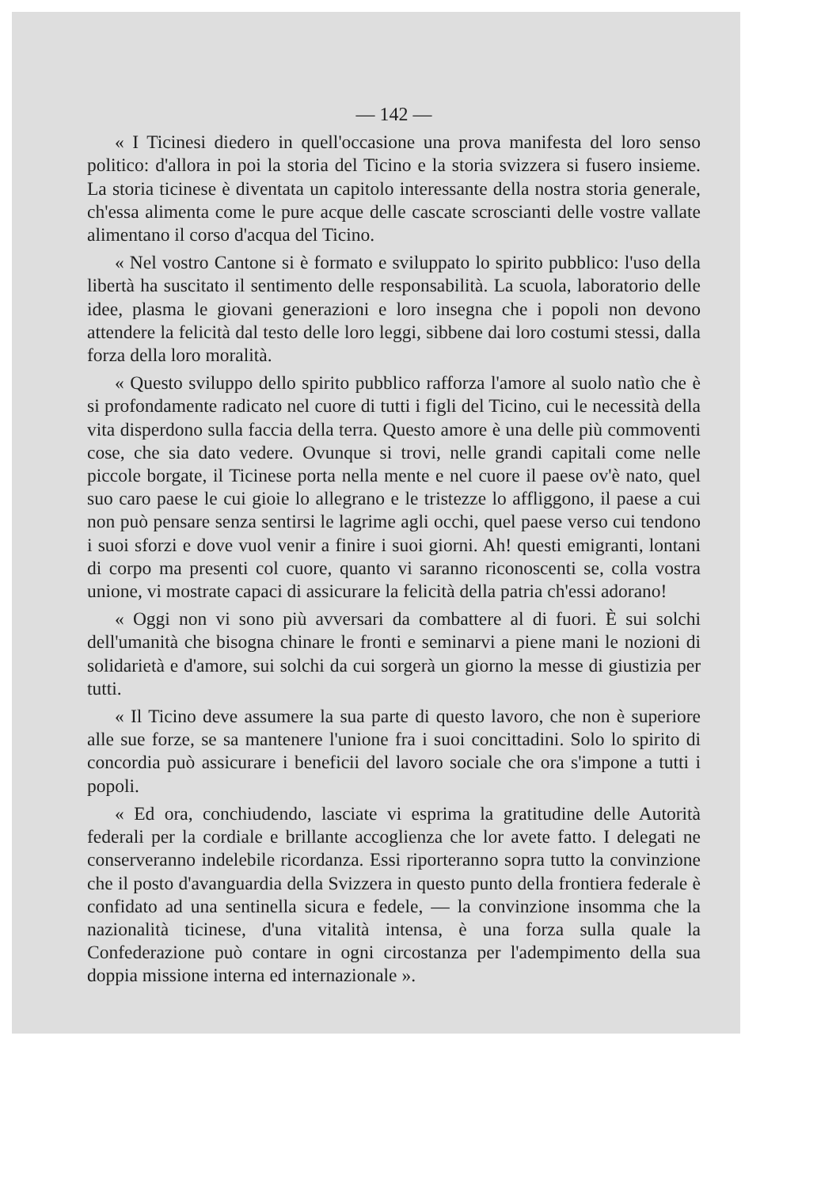— 142 —
« I Ticinesi diedero in quell'occasione una prova manifesta del loro senso politico: d'allora in poi la storia del Ticino e la storia svizzera si fusero insieme. La storia ticinese è diventata un capitolo interessante della nostra storia generale, ch'essa alimenta come le pure acque delle cascate scroscianti delle vostre vallate alimentano il corso d'acqua del Ticino.
« Nel vostro Cantone si è formato e sviluppato lo spirito pubblico: l'uso della libertà ha suscitato il sentimento delle responsabilità. La scuola, laboratorio delle idee, plasma le giovani generazioni e loro insegna che i popoli non devono attendere la felicità dal testo delle loro leggi, sibbene dai loro costumi stessi, dalla forza della loro moralità.
« Questo sviluppo dello spirito pubblico rafforza l'amore al suolo natìo che è si profondamente radicato nel cuore di tutti i figli del Ticino, cui le necessità della vita disperdono sulla faccia della terra. Questo amore è una delle più commoventi cose, che sia dato vedere. Ovunque si trovi, nelle grandi capitali come nelle piccole borgate, il Ticinese porta nella mente e nel cuore il paese ov'è nato, quel suo caro paese le cui gioie lo allegrano e le tristezze lo affliggono, il paese a cui non può pensare senza sentirsi le lagrime agli occhi, quel paese verso cui tendono i suoi sforzi e dove vuol venir a finire i suoi giorni. Ah! questi emigranti, lontani di corpo ma presenti col cuore, quanto vi saranno riconoscenti se, colla vostra unione, vi mostrate capaci di assicurare la felicità della patria ch'essi adorano!
« Oggi non vi sono più avversari da combattere al di fuori. È sui solchi dell'umanità che bisogna chinare le fronti e seminarvi a piene mani le nozioni di solidarietà e d'amore, sui solchi da cui sorgerà un giorno la messe di giustizia per tutti.
« Il Ticino deve assumere la sua parte di questo lavoro, che non è superiore alle sue forze, se sa mantenere l'unione fra i suoi concittadini. Solo lo spirito di concordia può assicurare i beneficii del lavoro sociale che ora s'impone a tutti i popoli.
« Ed ora, conchiudendo, lasciate vi esprima la gratitudine delle Autorità federali per la cordiale e brillante accoglienza che lor avete fatto. I delegati ne conserveranno indelebile ricordanza. Essi riporteranno sopra tutto la convinzione che il posto d'avanguardia della Svizzera in questo punto della frontiera federale è confidato ad una sentinella sicura e fedele, — la convinzione insomma che la nazionalità ticinese, d'una vitalità intensa, è una forza sulla quale la Confederazione può contare in ogni circostanza per l'adempimento della sua doppia missione interna ed internazionale ».